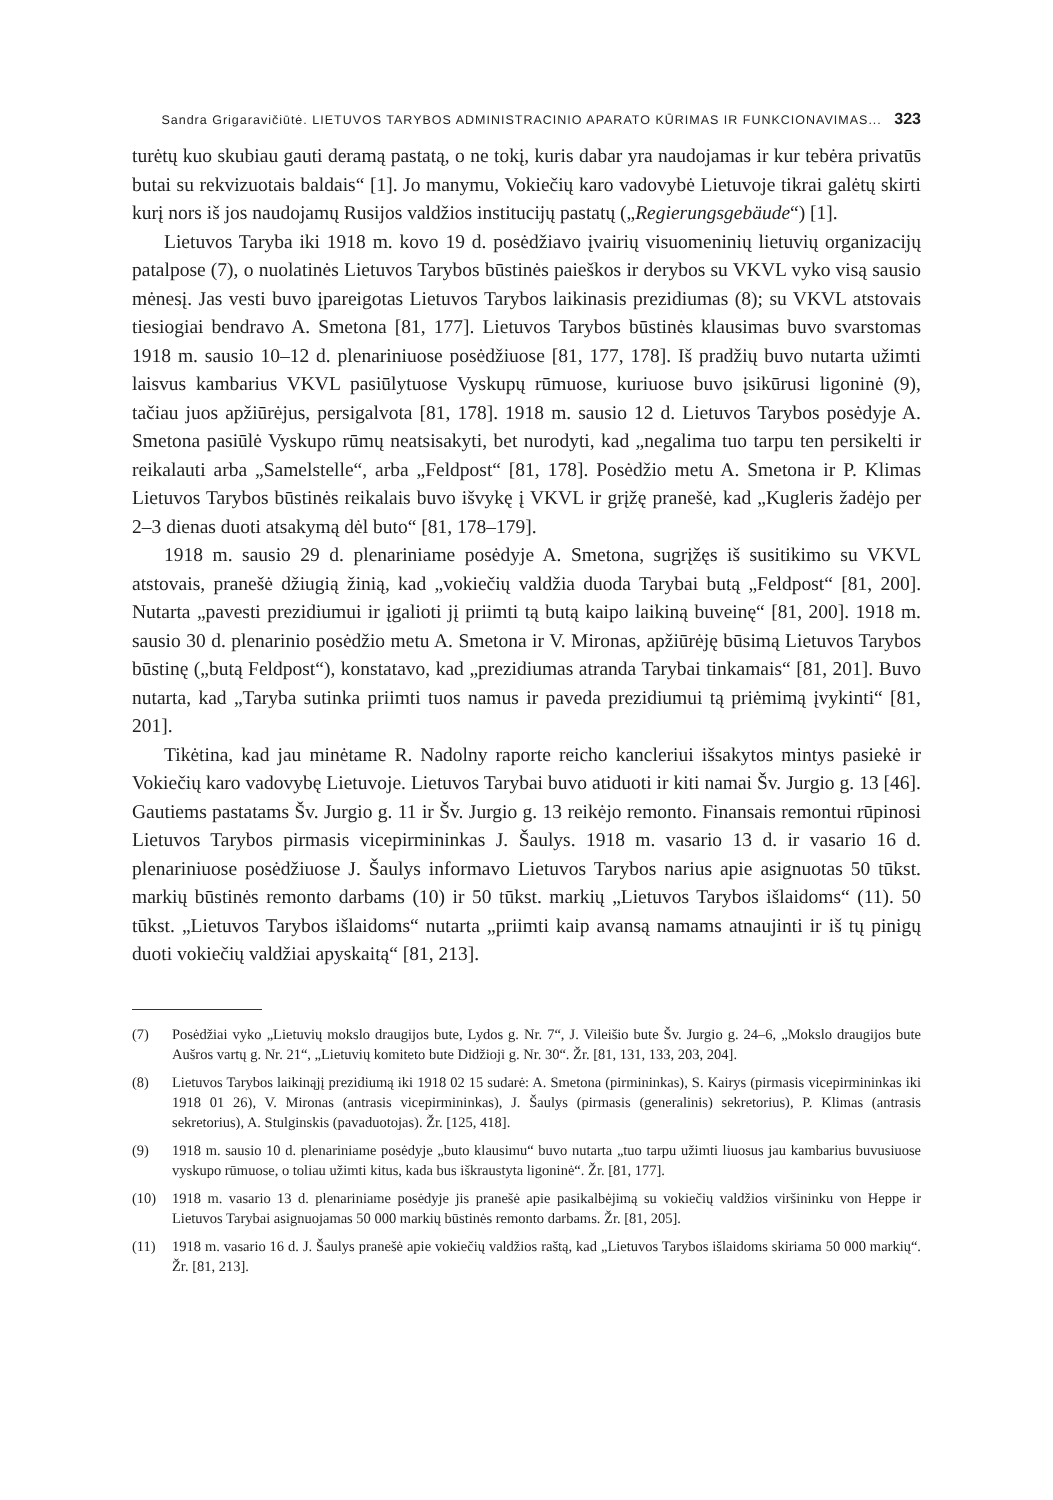Sandra Grigaravičiūtė. LIETUVOS TARYBOS ADMINISTRACINIO APARATO KŪRIMAS IR FUNKCIONAVIMAS... 323
turėtų kuo skubiau gauti deramą pastatą, o ne tokį, kuris dabar yra naudojamas ir kur tebėra privatūs butai su rekvizuotais baldais“ [1]. Jo manymu, Vokiečių karo vadovybė Lietuvoje tikrai galėtų skirti kurį nors iš jos naudojamų Rusijos valdžios institucijų pastatų („Regierungsgebäude“) [1].
Lietuvos Taryba iki 1918 m. kovo 19 d. posėdžiavo įvairių visuomeninių lietuvių organizacijų patalpose (7), o nuolatinės Lietuvos Tarybos būstinės paieškos ir derybos su VKVL vyko visą sausio mėnesį. Jas vesti buvo įpareigotas Lietuvos Tarybos laikinasis prezidiumas (8); su VKVL atstovais tiesiogiai bendravo A. Smetona [81, 177]. Lietuvos Tarybos būstinės klausimas buvo svarstomas 1918 m. sausio 10–12 d. plenariniuose posėdžiuose [81, 177, 178]. Iš pradžių buvo nutarta užimti laisvus kambarius VKVL pasiūlytuose Vyskupų rūmuose, kuriuose buvo įsikūrusi ligoninė (9), tačiau juos apžiūrėjus, persigalvota [81, 178]. 1918 m. sausio 12 d. Lietuvos Tarybos posėdyje A. Smetona pasiūlė Vyskupo rūmų neatsisakyti, bet nurodyti, kad „negalima tuo tarpu ten persikelti ir reikalauti arba „Samelstelle“, arba „Feldpost“ [81, 178]. Posėdžio metu A. Smetona ir P. Klimas Lietuvos Tarybos būstinės reikalais buvo išvykę į VKVL ir grįžę pranešė, kad „Kugleris žadėjo per 2–3 dienas duoti atsakymą dėl buto“ [81, 178–179].
1918 m. sausio 29 d. plenariniame posėdyje A. Smetona, sugrįžęs iš susitikimo su VKVL atstovais, pranešė džiugią žinią, kad „vokiečių valdžia duoda Tarybai butą „Feldpost“ [81, 200]. Nutarta „pavesti prezidiumui ir įgalioti jį priimti tą butą kaipo laikiną buveinę“ [81, 200]. 1918 m. sausio 30 d. plenarinio posėdžio metu A. Smetona ir V. Mironas, apžiūrėję būsimą Lietuvos Tarybos būstinę („butą Feldpost“), konstatavo, kad „prezidiumas atranda Tarybai tinkamais“ [81, 201]. Buvo nutarta, kad „Taryba sutinka priimti tuos namus ir paveda prezidiumui tą priėmimą įvykinti“ [81, 201].
Tikėtina, kad jau minėtame R. Nadolny raporte reicho kancleriui išsakytos mintys pasiekė ir Vokiečių karo vadovybę Lietuvoje. Lietuvos Tarybai buvo atiduoti ir kiti namai Šv. Jurgio g. 13 [46]. Gautiems pastatams Šv. Jurgio g. 11 ir Šv. Jurgio g. 13 reikėjo remonto. Finansais remontui rūpinosi Lietuvos Tarybos pirmasis vicepirmininkas J. Šaulys. 1918 m. vasario 13 d. ir vasario 16 d. plenariniuose posėdžiuose J. Šaulys informavo Lietuvos Tarybos narius apie asignuotas 50 tūkst. markių būstinės remonto darbams (10) ir 50 tūkst. markių „Lietuvos Tarybos išlaidoms“ (11). 50 tūkst. „Lietuvos Tarybos išlaidoms“ nutarta „priimti kaip avansą namams atnaujinti ir iš tų pinigų duoti vokiečių valdžiai apyskaitą“ [81, 213].
(7) Posėdžiai vyko „Lietuvių mokslo draugijos bute, Lydos g. Nr. 7“, J. Vileišio bute Šv. Jurgio g. 24–6, „Mokslo draugijos bute Aušros vartų g. Nr. 21“, „Lietuvių komiteto bute Didžioji g. Nr. 30“. Žr. [81, 131, 133, 203, 204].
(8) Lietuvos Tarybos laikinąjį prezidiumą iki 1918 02 15 sudarė: A. Smetona (pirmininkas), S. Kairys (pirmasis vicepirmininkas iki 1918 01 26), V. Mironas (antrasis vicepirmininkas), J. Šaulys (pirmasis (generalinis) sekretorius), P. Klimas (antrasis sekretorius), A. Stulginskis (pavaduotojas). Žr. [125, 418].
(9) 1918 m. sausio 10 d. plenariniame posėdyje „buto klausimu“ buvo nutarta „tuo tarpu užimti liuosus jau kambarius buvusiuose vyskupo rūmuose, o toliau užimti kitus, kada bus iškraustyta ligoninė“. Žr. [81, 177].
(10) 1918 m. vasario 13 d. plenariniame posėdyje jis pranešė apie pasikalbėjimą su vokiečių valdžios viršininku von Heppe ir Lietuvos Tarybai asignuojamas 50 000 markių būstinės remonto darbams. Žr. [81, 205].
(11) 1918 m. vasario 16 d. J. Šaulys pranešė apie vokiečių valdžios raštą, kad „Lietuvos Tarybos išlaidoms skiriama 50 000 markių“. Žr. [81, 213].